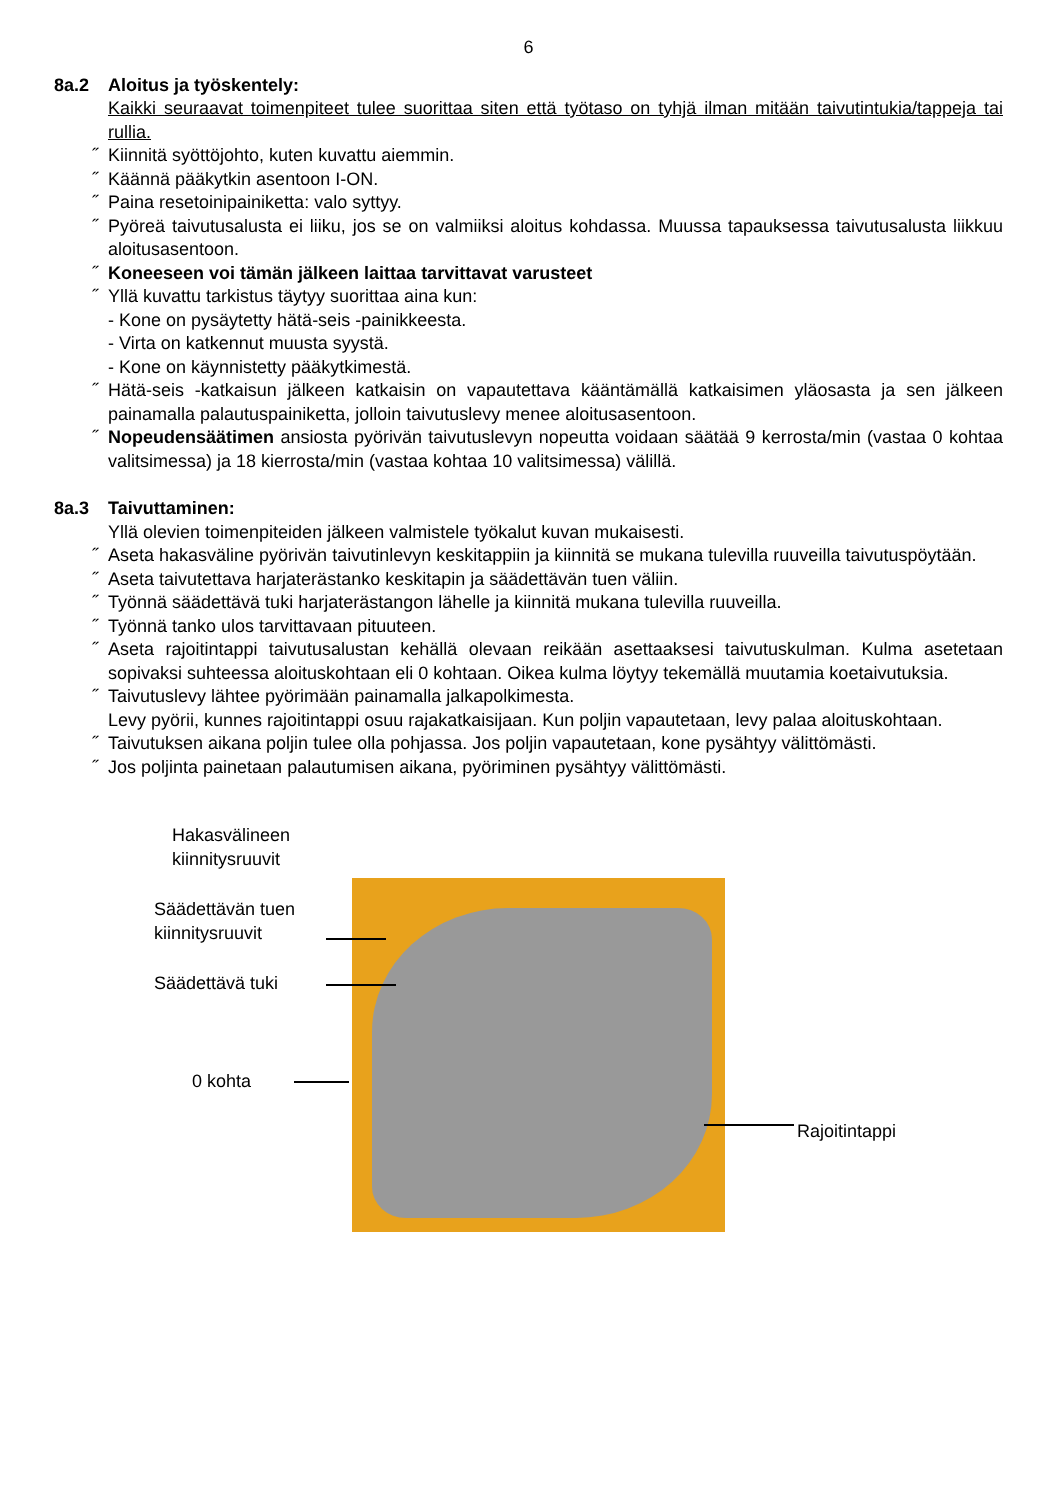6
8a.2 Aloitus ja työskentely:
Kaikki seuraavat toimenpiteet tulee suorittaa siten että työtaso on tyhjä ilman mitään taivutintukia/tappeja tai rullia.
˝ Kiinnitä syöttöjohto, kuten kuvattu aiemmin.
˝ Käännä pääkytkin asentoon I-ON.
˝ Paina resetoinipainiketta: valo syttyy.
˝ Pyöreä taivutusalusta ei liiku, jos se on valmiiksi aloitus kohdassa. Muussa tapauksessa taivutusalusta liikkuu aloitusasentoon.
˝ Koneeseen voi tämän jälkeen laittaa tarvittavat varusteet
˝ Yllä kuvattu tarkistus täytyy suorittaa aina kun:
- Kone on pysäytetty hätä-seis -painikkeesta.
- Virta on katkennut muusta syystä.
- Kone on käynnistetty pääkytkimestä.
˝ Hätä-seis -katkaisun jälkeen katkaisin on vapautettava kääntämällä katkaisimen yläosasta ja sen jälkeen painamalla palautuspainiketta, jolloin taivutuslevy menee aloitusasentoon.
˝ Nopeudensäätimen ansiosta pyörivän taivutuslevyn nopeutta voidaan säätää 9 kerrosta/min (vastaa 0 kohtaa valitsimessa) ja 18 kierrosta/min (vastaa kohtaa 10 valitsimessa) välillä.
8a.3 Taivuttaminen:
Yllä olevien toimenpiteiden jälkeen valmistele työkalut kuvan mukaisesti.
˝ Aseta hakasväline pyörivän taivutinlevyn keskitappiin ja kiinnitä se mukana tulevilla ruuveilla taivutuspöytään.
˝ Aseta taivutettava harjaterästanko keskitapin ja säädettävän tuen väliin.
˝ Työnnä säädettävä tuki harjaterästangon lähelle ja kiinnitä mukana tulevilla ruuveilla.
˝ Työnnä tanko ulos tarvittavaan pituuteen.
˝ Aseta rajoitintappi taivutusalustan kehällä olevaan reikään asettaaksesi taivutuskulman. Kulma asetetaan sopivaksi suhteessa aloituskohtaan eli 0 kohtaan. Oikea kulma löytyy tekemällä muutamia koetaivutuksia.
˝ Taivutuslevy lähtee pyörimään painamalla jalkapolkimesta.
Levy pyörii, kunnes rajoitintappi osuu rajakatkaisijaan. Kun poljin vapautetaan, levy palaa aloituskohtaan.
˝ Taivutuksen aikana poljin tulee olla pohjassa. Jos poljin vapautetaan, kone pysähtyy välittömästi.
˝ Jos poljinta painetaan palautumisen aikana, pyöriminen pysähtyy välittömästi.
Hakasvälineen
kiinnitysruuvit
Säädettävän tuen
kiinnitysruuvit
Säädettävä tuki
0 kohta
Rajoitintappi